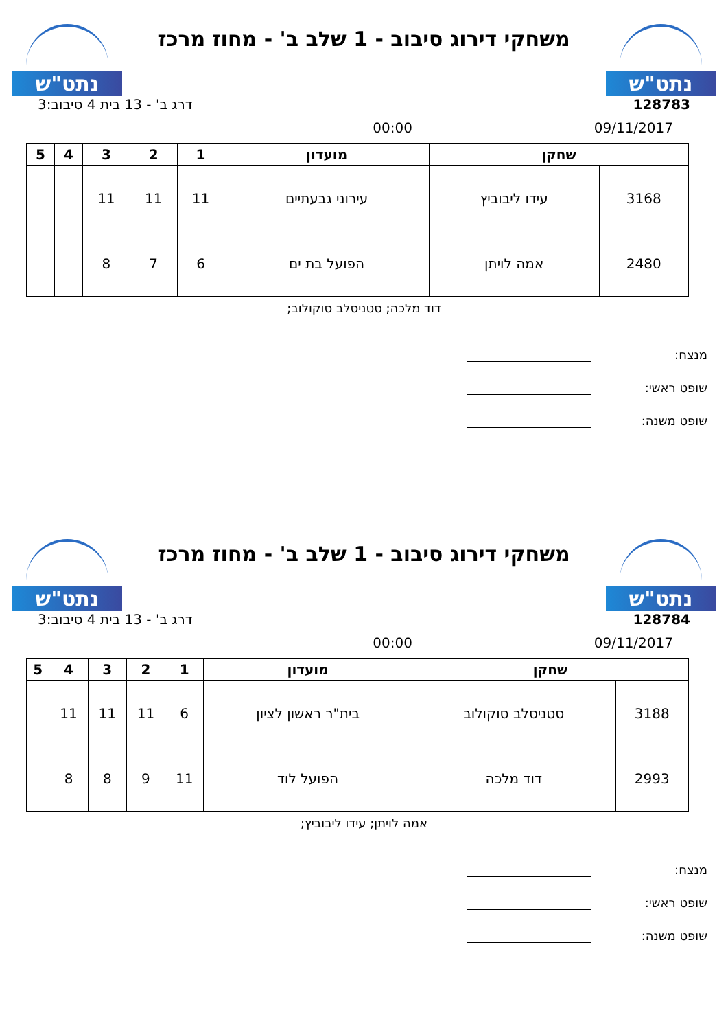נתט"ש
משחקי דירוג סיבוב - 1 שלב ב' - מחוז מרכז
נתט"ש
128783 דרג ב' - 13 בית 4 סיבוב:3
09/11/2017 00:00
| שחקן | | מועדון | 1 | 2 | 3 | 4 | 5 |
| --- | --- | --- | --- | --- | --- | --- | --- |
| 3168 | עידו ליבוביץ | עירוני גבעתיים | 11 | 11 | 11 | | |
| 2480 | אמה לויתן | הפועל בת ים | 6 | 7 | 8 | | |
דוד מלכה; סטניסלב סוקולוב;
מנצח:
שופט ראשי:
שופט משנה:
נתט"ש
משחקי דירוג סיבוב - 1 שלב ב' - מחוז מרכז
נתט"ש
128784 דרג ב' - 13 בית 4 סיבוב:3
09/11/2017 00:00
| שחקן | | מועדון | 1 | 2 | 3 | 4 | 5 |
| --- | --- | --- | --- | --- | --- | --- | --- |
| 3188 | סטניסלב סוקולוב | בית"ר ראשון לציון | 6 | 11 | 11 | 11 | |
| 2993 | דוד מלכה | הפועל לוד | 11 | 9 | 8 | 8 | |
אמה לויתן; עידו ליבוביץ;
מנצח:
שופט ראשי:
שופט משנה: